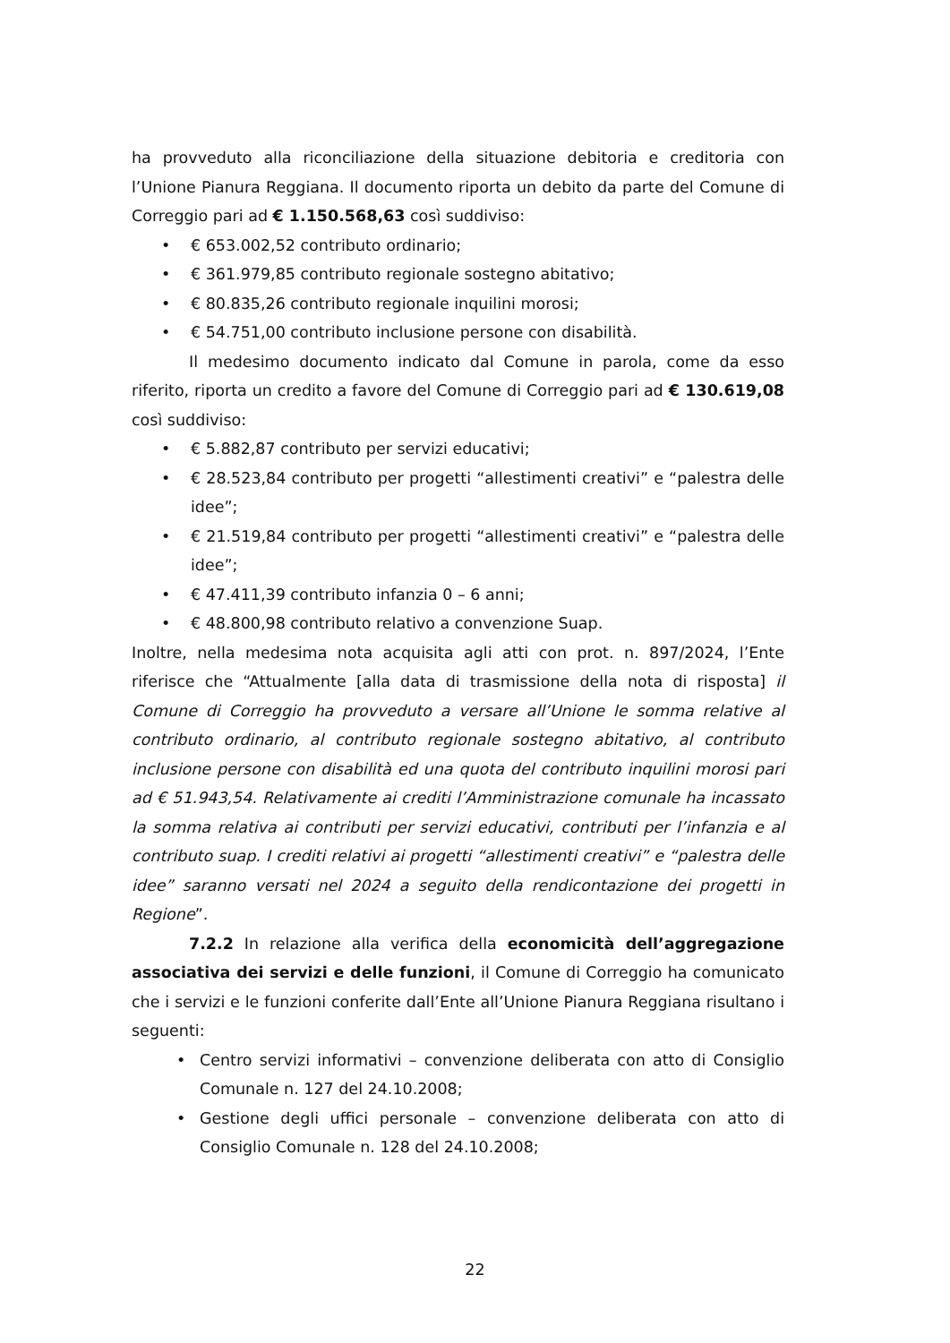ha provveduto alla riconciliazione della situazione debitoria e creditoria con l’Unione Pianura Reggiana. Il documento riporta un debito da parte del Comune di Correggio pari ad € 1.150.568,63 così suddiviso:
• € 653.002,52 contributo ordinario;
• € 361.979,85 contributo regionale sostegno abitativo;
• € 80.835,26 contributo regionale inquilini morosi;
• € 54.751,00 contributo inclusione persone con disabilità.
Il medesimo documento indicato dal Comune in parola, come da esso riferito, riporta un credito a favore del Comune di Correggio pari ad € 130.619,08 così suddiviso:
• € 5.882,87 contributo per servizi educativi;
• € 28.523,84 contributo per progetti “allestimenti creativi” e “palestra delle idee”;
• € 21.519,84 contributo per progetti “allestimenti creativi” e “palestra delle idee”;
• € 47.411,39 contributo infanzia 0 – 6 anni;
• € 48.800,98 contributo relativo a convenzione Suap.
Inoltre, nella medesima nota acquisita agli atti con prot. n. 897/2024, l’Ente riferisce che “Attualmente [alla data di trasmissione della nota di risposta] il Comune di Correggio ha provveduto a versare all’Unione le somma relative al contributo ordinario, al contributo regionale sostegno abitativo, al contributo inclusione persone con disabilità ed una quota del contributo inquilini morosi pari ad € 51.943,54. Relativamente ai crediti l’Amministrazione comunale ha incassato la somma relativa ai contributi per servizi educativi, contributi per l’infanzia e al contributo suap. I crediti relativi ai progetti “allestimenti creativi” e “palestra delle idee” saranno versati nel 2024 a seguito della rendicontazione dei progetti in Regione”.
7.2.2 In relazione alla verifica della economicità dell’aggregazione associativa dei servizi e delle funzioni, il Comune di Correggio ha comunicato che i servizi e le funzioni conferite dall’Ente all’Unione Pianura Reggiana risultano i seguenti:
• Centro servizi informativi – convenzione deliberata con atto di Consiglio Comunale n. 127 del 24.10.2008;
• Gestione degli uffici personale – convenzione deliberata con atto di Consiglio Comunale n. 128 del 24.10.2008;
22